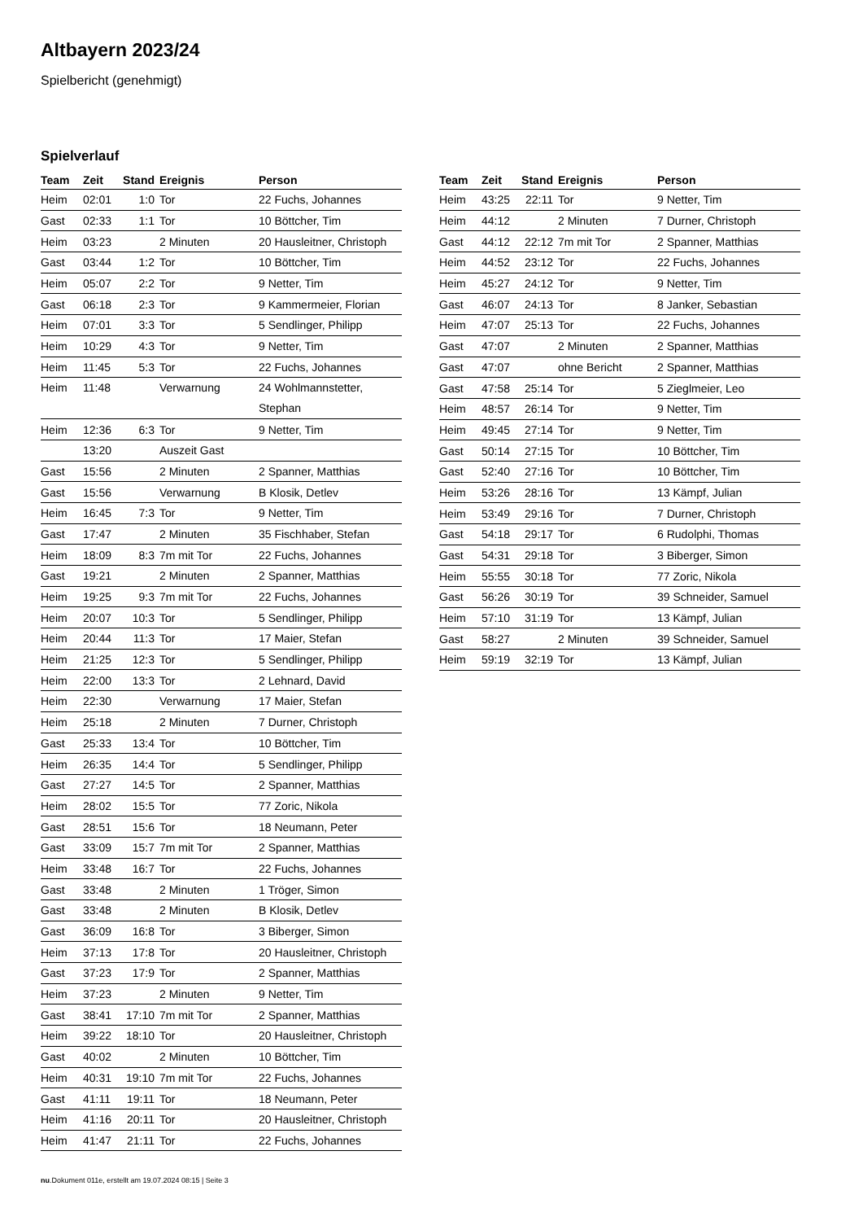Altbayern 2023/24
Spielbericht (genehmigt)
Spielverlauf
| Team | Zeit | Stand | Ereignis | Person |
| --- | --- | --- | --- | --- |
| Heim | 02:01 | 1:0 | Tor | 22 Fuchs, Johannes |
| Gast | 02:33 | 1:1 | Tor | 10 Böttcher, Tim |
| Heim | 03:23 | | 2 Minuten | 20 Hausleitner, Christoph |
| Gast | 03:44 | 1:2 | Tor | 10 Böttcher, Tim |
| Heim | 05:07 | 2:2 | Tor | 9 Netter, Tim |
| Gast | 06:18 | 2:3 | Tor | 9 Kammermeier, Florian |
| Heim | 07:01 | 3:3 | Tor | 5 Sendlinger, Philipp |
| Heim | 10:29 | 4:3 | Tor | 9 Netter, Tim |
| Heim | 11:45 | 5:3 | Tor | 22 Fuchs, Johannes |
| Heim | 11:48 | | Verwarnung | 24 Wohlmannstetter, Stephan |
| Heim | 12:36 | 6:3 | Tor | 9 Netter, Tim |
| | 13:20 | | Auszeit Gast | |
| Gast | 15:56 | | 2 Minuten | 2 Spanner, Matthias |
| Gast | 15:56 | | Verwarnung | B Klosik, Detlev |
| Heim | 16:45 | 7:3 | Tor | 9 Netter, Tim |
| Gast | 17:47 | | 2 Minuten | 35 Fischhaber, Stefan |
| Heim | 18:09 | 8:3 | 7m mit Tor | 22 Fuchs, Johannes |
| Gast | 19:21 | | 2 Minuten | 2 Spanner, Matthias |
| Heim | 19:25 | 9:3 | 7m mit Tor | 22 Fuchs, Johannes |
| Heim | 20:07 | 10:3 | Tor | 5 Sendlinger, Philipp |
| Heim | 20:44 | 11:3 | Tor | 17 Maier, Stefan |
| Heim | 21:25 | 12:3 | Tor | 5 Sendlinger, Philipp |
| Heim | 22:00 | 13:3 | Tor | 2 Lehnard, David |
| Heim | 22:30 | | Verwarnung | 17 Maier, Stefan |
| Heim | 25:18 | | 2 Minuten | 7 Durner, Christoph |
| Gast | 25:33 | 13:4 | Tor | 10 Böttcher, Tim |
| Heim | 26:35 | 14:4 | Tor | 5 Sendlinger, Philipp |
| Gast | 27:27 | 14:5 | Tor | 2 Spanner, Matthias |
| Heim | 28:02 | 15:5 | Tor | 77 Zoric, Nikola |
| Gast | 28:51 | 15:6 | Tor | 18 Neumann, Peter |
| Gast | 33:09 | 15:7 | 7m mit Tor | 2 Spanner, Matthias |
| Heim | 33:48 | 16:7 | Tor | 22 Fuchs, Johannes |
| Gast | 33:48 | | 2 Minuten | 1 Tröger, Simon |
| Gast | 33:48 | | 2 Minuten | B Klosik, Detlev |
| Gast | 36:09 | 16:8 | Tor | 3 Biberger, Simon |
| Heim | 37:13 | 17:8 | Tor | 20 Hausleitner, Christoph |
| Gast | 37:23 | 17:9 | Tor | 2 Spanner, Matthias |
| Heim | 37:23 | | 2 Minuten | 9 Netter, Tim |
| Gast | 38:41 | 17:10 | 7m mit Tor | 2 Spanner, Matthias |
| Heim | 39:22 | 18:10 | Tor | 20 Hausleitner, Christoph |
| Gast | 40:02 | | 2 Minuten | 10 Böttcher, Tim |
| Heim | 40:31 | 19:10 | 7m mit Tor | 22 Fuchs, Johannes |
| Gast | 41:11 | 19:11 | Tor | 18 Neumann, Peter |
| Heim | 41:16 | 20:11 | Tor | 20 Hausleitner, Christoph |
| Heim | 41:47 | 21:11 | Tor | 22 Fuchs, Johannes |
| Team | Zeit | Stand | Ereignis | Person |
| --- | --- | --- | --- | --- |
| Heim | 43:25 | 22:11 | Tor | 9 Netter, Tim |
| Heim | 44:12 | | 2 Minuten | 7 Durner, Christoph |
| Gast | 44:12 | 22:12 | 7m mit Tor | 2 Spanner, Matthias |
| Heim | 44:52 | 23:12 | Tor | 22 Fuchs, Johannes |
| Heim | 45:27 | 24:12 | Tor | 9 Netter, Tim |
| Gast | 46:07 | 24:13 | Tor | 8 Janker, Sebastian |
| Heim | 47:07 | 25:13 | Tor | 22 Fuchs, Johannes |
| Gast | 47:07 | | 2 Minuten | 2 Spanner, Matthias |
| Gast | 47:07 | | ohne Bericht | 2 Spanner, Matthias |
| Gast | 47:58 | 25:14 | Tor | 5 Zieglmeier, Leo |
| Heim | 48:57 | 26:14 | Tor | 9 Netter, Tim |
| Heim | 49:45 | 27:14 | Tor | 9 Netter, Tim |
| Gast | 50:14 | 27:15 | Tor | 10 Böttcher, Tim |
| Gast | 52:40 | 27:16 | Tor | 10 Böttcher, Tim |
| Heim | 53:26 | 28:16 | Tor | 13 Kämpf, Julian |
| Heim | 53:49 | 29:16 | Tor | 7 Durner, Christoph |
| Gast | 54:18 | 29:17 | Tor | 6 Rudolphi, Thomas |
| Gast | 54:31 | 29:18 | Tor | 3 Biberger, Simon |
| Heim | 55:55 | 30:18 | Tor | 77 Zoric, Nikola |
| Gast | 56:26 | 30:19 | Tor | 39 Schneider, Samuel |
| Heim | 57:10 | 31:19 | Tor | 13 Kämpf, Julian |
| Gast | 58:27 | | 2 Minuten | 39 Schneider, Samuel |
| Heim | 59:19 | 32:19 | Tor | 13 Kämpf, Julian |
nu.Dokument 011e, erstellt am 19.07.2024 08:15 | Seite 3